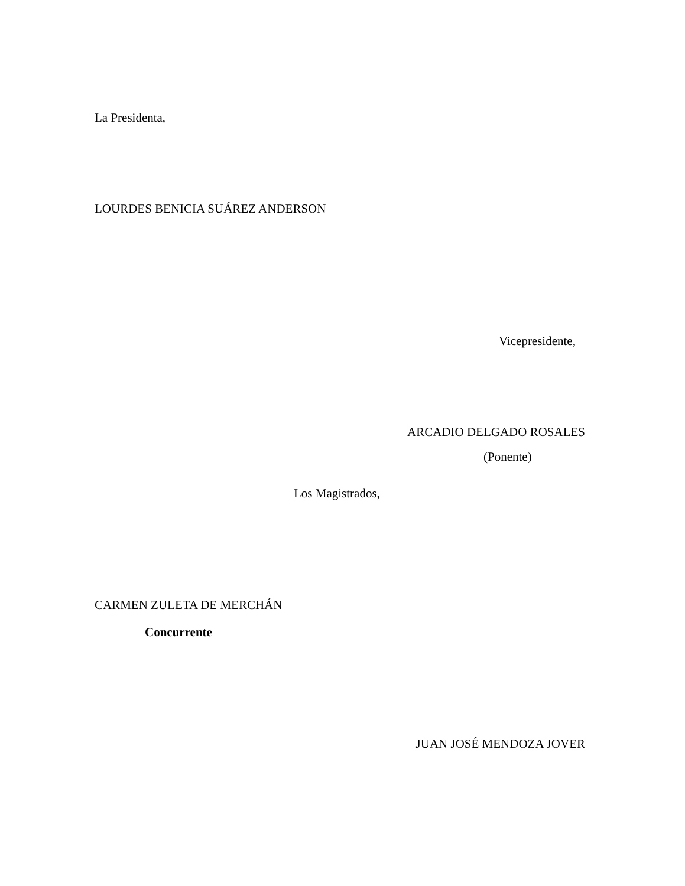La Presidenta,
LOURDES BENICIA SUÁREZ ANDERSON
Vicepresidente,
ARCADIO DELGADO ROSALES
(Ponente)
Los Magistrados,
CARMEN ZULETA DE MERCHÁN
Concurrente
JUAN JOSÉ MENDOZA JOVER